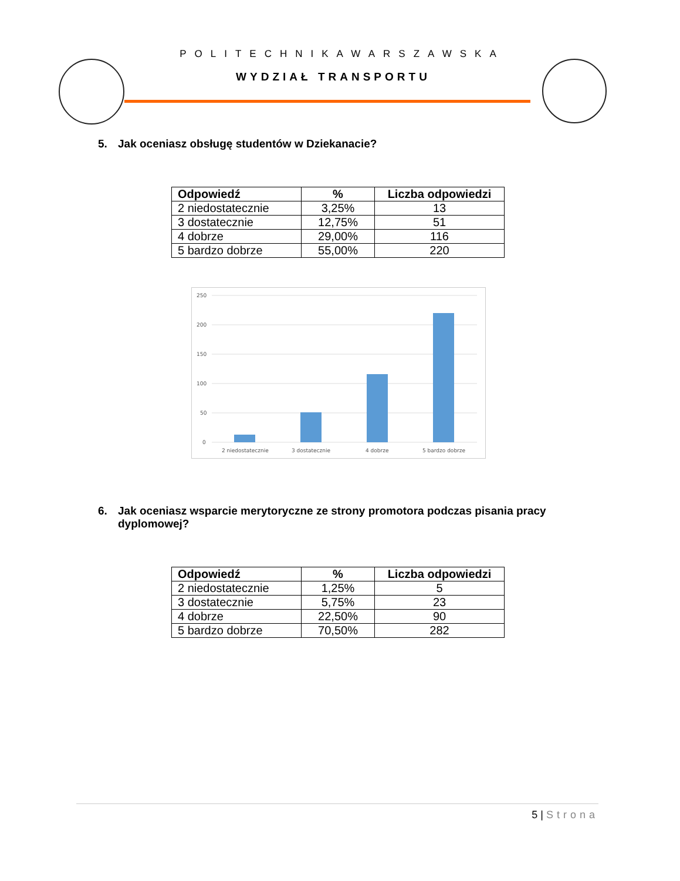POLITECHNIKAWARSZAWSKA
WYDZIAŁ TRANSPORTU
5. Jak oceniasz obsługę studentów w Dziekanacie?
| Odpowiedź | % | Liczba odpowiedzi |
| --- | --- | --- |
| 2 niedostatecznie | 3,25% | 13 |
| 3 dostatecznie | 12,75% | 51 |
| 4 dobrze | 29,00% | 116 |
| 5 bardzo dobrze | 55,00% | 220 |
250
200
150
100
50
0
2 niedostatecznie
3 dostatecznie
4 dobrze
5 bardzo dobrze
6. Jak oceniasz wsparcie merytoryczne ze strony promotora podczas pisania pracy
dyplomowej?
| Odpowiedź | % | Liczba odpowiedzi |
| --- | --- | --- |
| 2 niedostatecznie | 1,25% | 5 |
| 3 dostatecznie | 5,75% | 23 |
| 4 dobrze | 22,50% | 90 |
| 5 bardzo dobrze | 70,50% | 282 |
5 | Strona